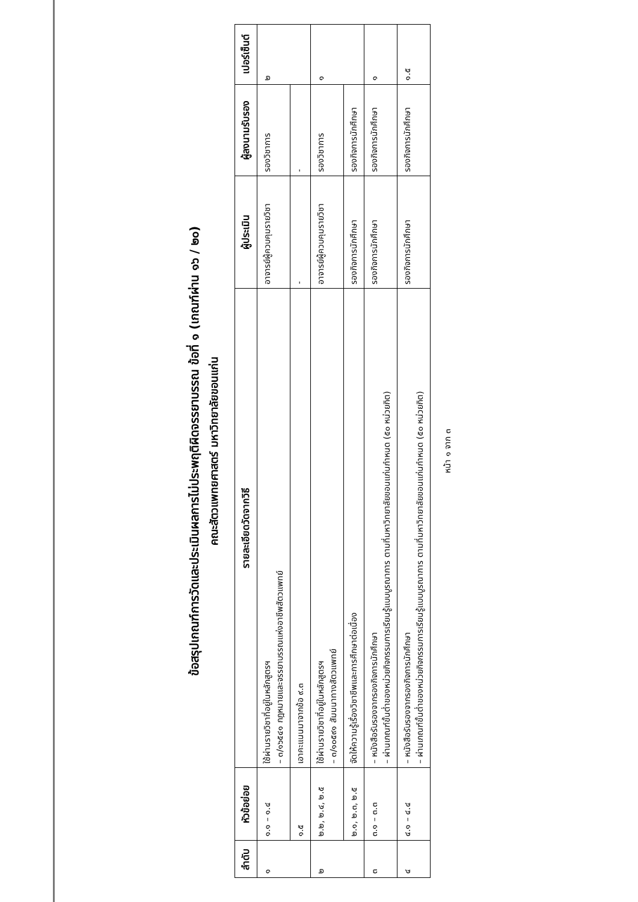ข้อสรุปเกณฑ์การวัดและประเมินผลการไม่ประพฤติผิดจรรยาบรรณ ข้อที่ ๑ (เกณฑ์ผ่าน ๑๖ / ๒๐)
คณะสัตวแพทยศาสตร์ มหาวิทยาลัยขอนแก่น
| ลำดับ | หัวข้อย่อย | รายละเอียดวัดจากวิธี | ผู้ประเมิน | ผู้ลงนามรับรอง | เปอร์เซ็นต์ |
| --- | --- | --- | --- | --- | --- |
| ๑ | ๑.๑ – ๑.๔ | ใช้ผ่านรายวิชาที่อยู่ในหลักสูตรฯ – ๓/๑๖๕๔๑ กฎหมายและจรรยาบรรณแห่งอาชีพสัตวแพทย์ | อาจารย์ผู้ควบคุมรายวิชา | รองวิชาการ | ๒ |
| | ๑.๕ | เอาคะแนนมาจากข้อ ๙.๓ | - | - | |
| ๒ | ๒.๒, ๒.๔, ๒.๕ | ใช้ผ่านรายวิชาที่อยู่ในหลักสูตรฯ – ๓/๑๐๕๙๑ สัมมนาทางสัตวแพทย์ | อาจารย์ผู้ควบคุมรายวิชา | รองวิชาการ | ๑ |
| | ๒.๑, ๒.๓, ๒.๕ | จัดให้ความรู้เรื่องวิชาชีพและการศึกษาต่อเนื่อง | รองกิจการนักศึกษา | รองกิจการนักศึกษา | |
| ๓ | ๓.๑ – ๓.๓ | – หนังสือรับรองจากรองกิจการนักศึกษา – ผ่านเกณฑ์ขั้นต่ำของหน่วยกิจกรรมการเรียนรู้แบบบูรณาการ ตามที่มหาวิทยาลัยขอนแก่นกำหนด (๕๐ หน่วยกิต) | รองกิจการนักศึกษา | รองกิจการนักศึกษา | ๑ |
| ๔ | ๔.๑ – ๔.๔ | – หนังสือรับรองจากรองกิจการนักศึกษา – ผ่านเกณฑ์ขั้นต่ำของหน่วยกิจกรรมการเรียนรู้แบบบูรณาการ ตามที่มหาวิทยาลัยขอนแก่นกำหนด (๕๐ หน่วยกิต) | รองกิจการนักศึกษา | รองกิจการนักศึกษา | ๑.๕ |
หน้า ๑ จาก ๓